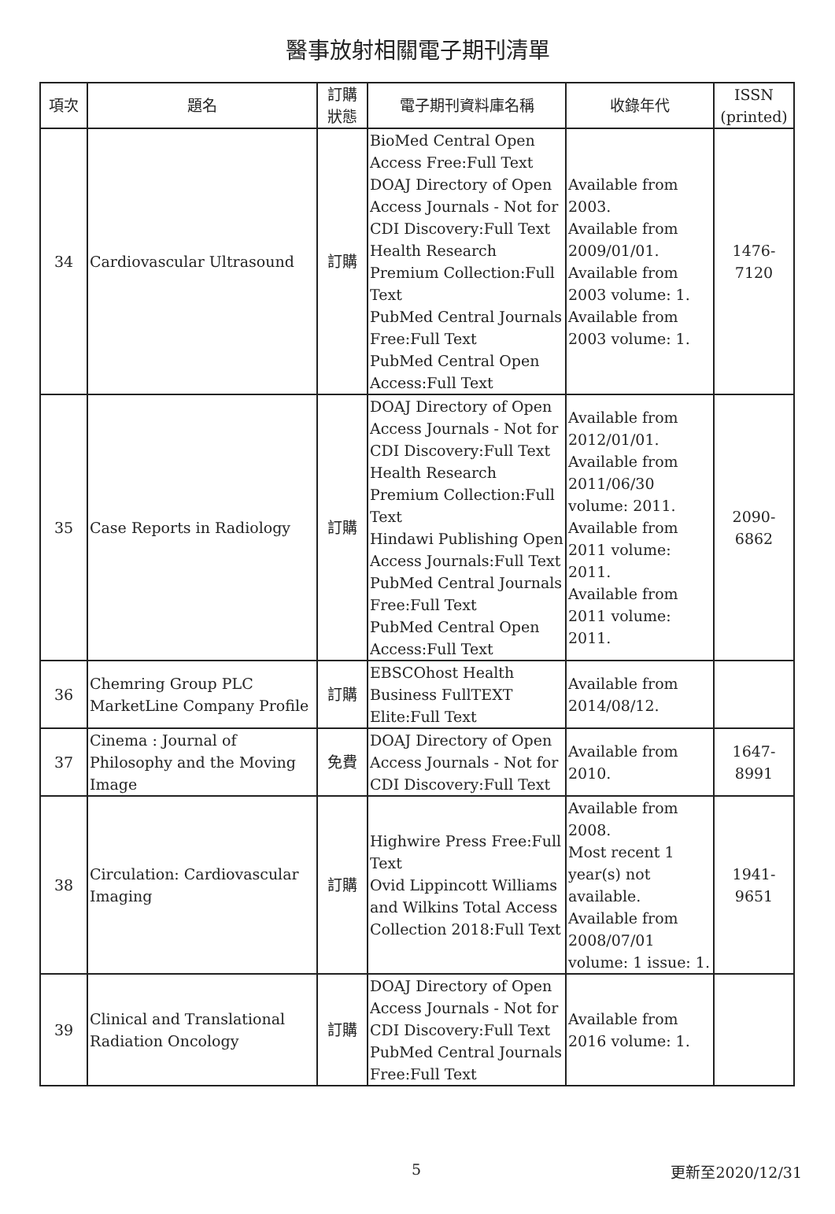醫事放射相關電子期刊清單
| 項次 | 題名 | 訂購 狀態 | 電子期刊資料庫名稱 | 收錄年代 | ISSN (printed) |
| --- | --- | --- | --- | --- | --- |
| 34 | Cardiovascular Ultrasound | 訂購 | BioMed Central Open Access Free:Full Text DOAJ Directory of Open Access Journals - Not for CDI Discovery:Full Text Health Research Premium Collection:Full Text PubMed Central Journals Free:Full Text PubMed Central Open Access:Full Text | Available from 2003. Available from 2009/01/01. Available from 2003 volume: 1. Available from 2003 volume: 1. | 1476-7120 |
| 35 | Case Reports in Radiology | 訂購 | DOAJ Directory of Open Access Journals - Not for CDI Discovery:Full Text Health Research Premium Collection:Full Text Hindawi Publishing Open Access Journals:Full Text PubMed Central Journals Free:Full Text PubMed Central Open Access:Full Text | Available from 2012/01/01. Available from 2011/06/30 volume: 2011. Available from 2011 volume: 2011. Available from 2011 volume: 2011. | 2090-6862 |
| 36 | Chemring Group PLC MarketLine Company Profile | 訂購 | EBSCOhost Health Business FullTEXT Elite:Full Text | Available from 2014/08/12. | |
| 37 | Cinema : Journal of Philosophy and the Moving Image | 免費 | DOAJ Directory of Open Access Journals - Not for CDI Discovery:Full Text | Available from 2010. | 1647-8991 |
| 38 | Circulation: Cardiovascular Imaging | 訂購 | Highwire Press Free:Full Text Ovid Lippincott Williams and Wilkins Total Access Collection 2018:Full Text | Available from 2008. Most recent 1 year(s) not available. Available from 2008/07/01 volume: 1 issue: 1. | 1941-9651 |
| 39 | Clinical and Translational Radiation Oncology | 訂購 | DOAJ Directory of Open Access Journals - Not for CDI Discovery:Full Text PubMed Central Journals Free:Full Text | Available from 2016 volume: 1. | |
5 更新至2020/12/31